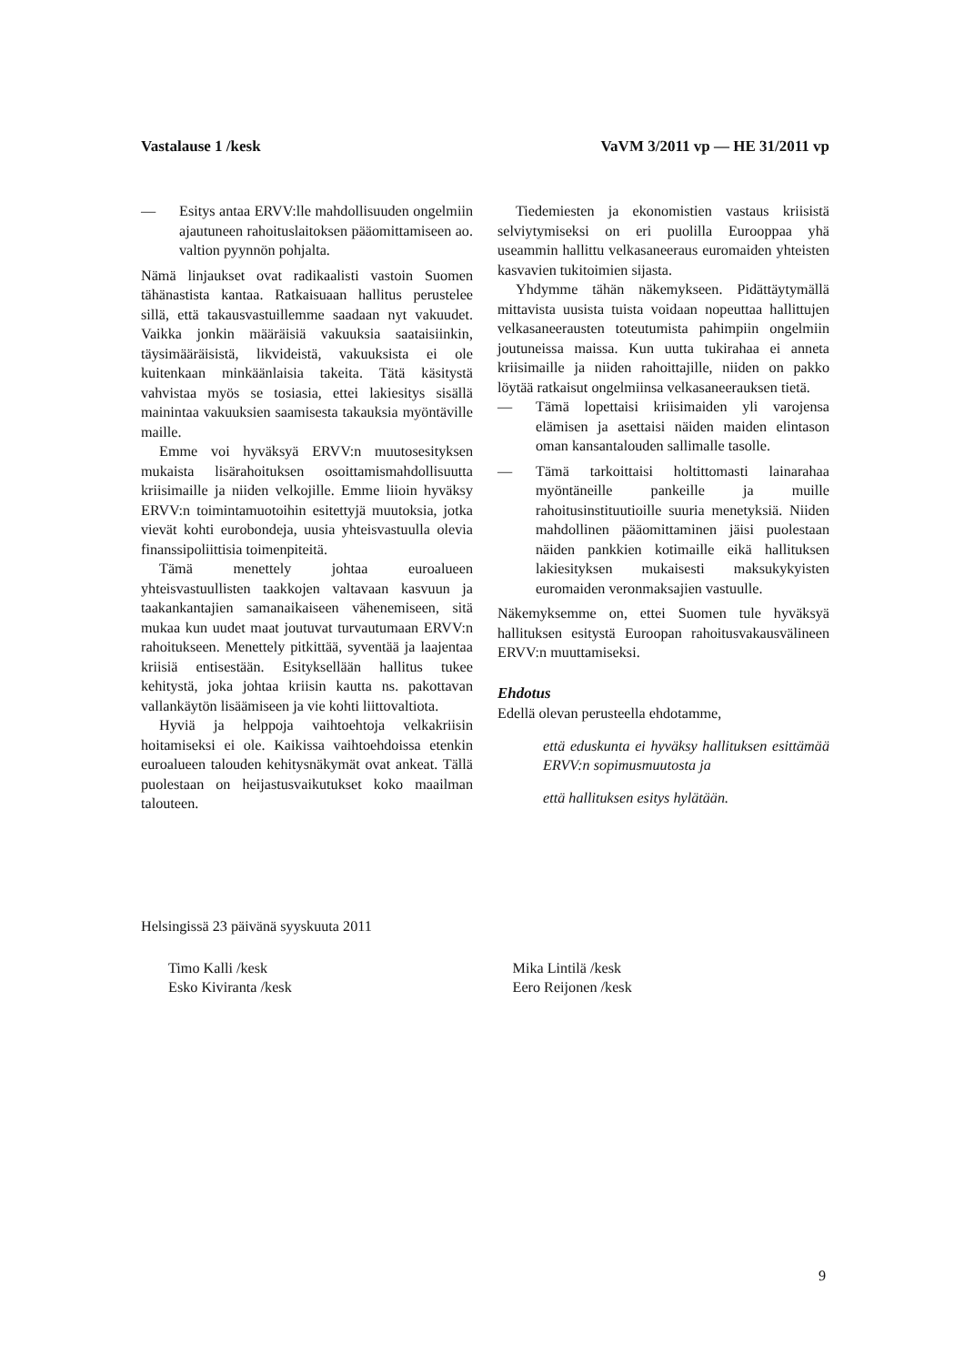Vastalause 1 /kesk VaVM 3/2011 vp — HE 31/2011 vp
— Esitys antaa ERVV:lle mahdollisuuden ongelmiin ajautuneen rahoituslaitoksen pääomittamiseen ao. valtion pyynnön pohjalta.
Nämä linjaukset ovat radikaalisti vastoin Suomen tähänastista kantaa. Ratkaisuaan hallitus perustelee sillä, että takausvastuillemme saadaan nyt vakuudet. Vaikka jonkin määräisiä vakuuksia saataisiinkin, täysimääräisistä, likvideistä, vakuuksista ei ole kuitenkaan minkäänlaisia takeita. Tätä käsitystä vahvistaa myös se tosiasia, ettei lakiesitys sisällä mainintaa vakuuksien saamisesta takauksia myöntäville maille.
Emme voi hyväksyä ERVV:n muutosesityksen mukaista lisärahoituksen osoittamismahdollisuutta kriisimaille ja niiden velkojille. Emme liioin hyväksy ERVV:n toimintamuotoihin esitettyjä muutoksia, jotka vievät kohti eurobondeja, uusia yhteisvastuulla olevia finanssipoliittisia toimenpiteitä.
Tämä menettely johtaa euroalueen yhteisvastuullisten taakkojen valtavaan kasvuun ja taakankantajien samanaikaiseen vähenemiseen, sitä mukaa kun uudet maat joutuvat turvautumaan ERVV:n rahoitukseen. Menettely pitkittää, syventää ja laajentaa kriisiä entisestään. Esityksellään hallitus tukee kehitystä, joka johtaa kriisin kautta ns. pakottavan vallankäytön lisäämiseen ja vie kohti liittovaltiota.
Hyviä ja helppoja vaihtoehtoja velkakriisin hoitamiseksi ei ole. Kaikissa vaihtoehdoissa etenkin euroalueen talouden kehitysnäkymät ovat ankeat. Tällä puolestaan on heijastusvaikutukset koko maailman talouteen.
Tiedemiesten ja ekonomistien vastaus kriisistä selviytymiseksi on eri puolilla Eurooppaa yhä useammin hallittu velkasaneeraus euromaiden yhteisten kasvavien tukitoimien sijasta.
Yhdymme tähän näkemykseen. Pidättäytymällä mittavista uusista tuista voidaan nopeuttaa hallittujen velkasaneerausten toteutumista pahimpiin ongelmiin joutuneissa maissa. Kun uutta tukirahaa ei anneta kriisimaille ja niiden rahoittajille, niiden on pakko löytää ratkaisut ongelmiinsa velkasaneerauksen tietä.
— Tämä lopettaisi kriisimaiden yli varojensa elämisen ja asettaisi näiden maiden elintason oman kansantalouden sallimalle tasolle.
— Tämä tarkoittaisi holtittomasti lainarahaa myöntäneille pankeille ja muille rahoitusinstituutioille suuria menetyksiä. Niiden mahdollinen pääomittaminen jäisi puolestaan näiden pankkien kotimaille eikä hallituksen lakiesityksen mukaisesti maksukykyisten euromaiden veronmaksajien vastuulle.
Näkemyksemme on, ettei Suomen tule hyväksyä hallituksen esitystä Euroopan rahoitusvakausvälineen ERVV:n muuttamiseksi.
Ehdotus
Edellä olevan perusteella ehdotamme,
että eduskunta ei hyväksy hallituksen esittämää ERVV:n sopimusmuutosta ja
että hallituksen esitys hylätään.
Helsingissä 23 päivänä syyskuuta 2011
Timo Kalli /kesk
Esko Kiviranta /kesk
Mika Lintilä /kesk
Eero Reijonen /kesk
9